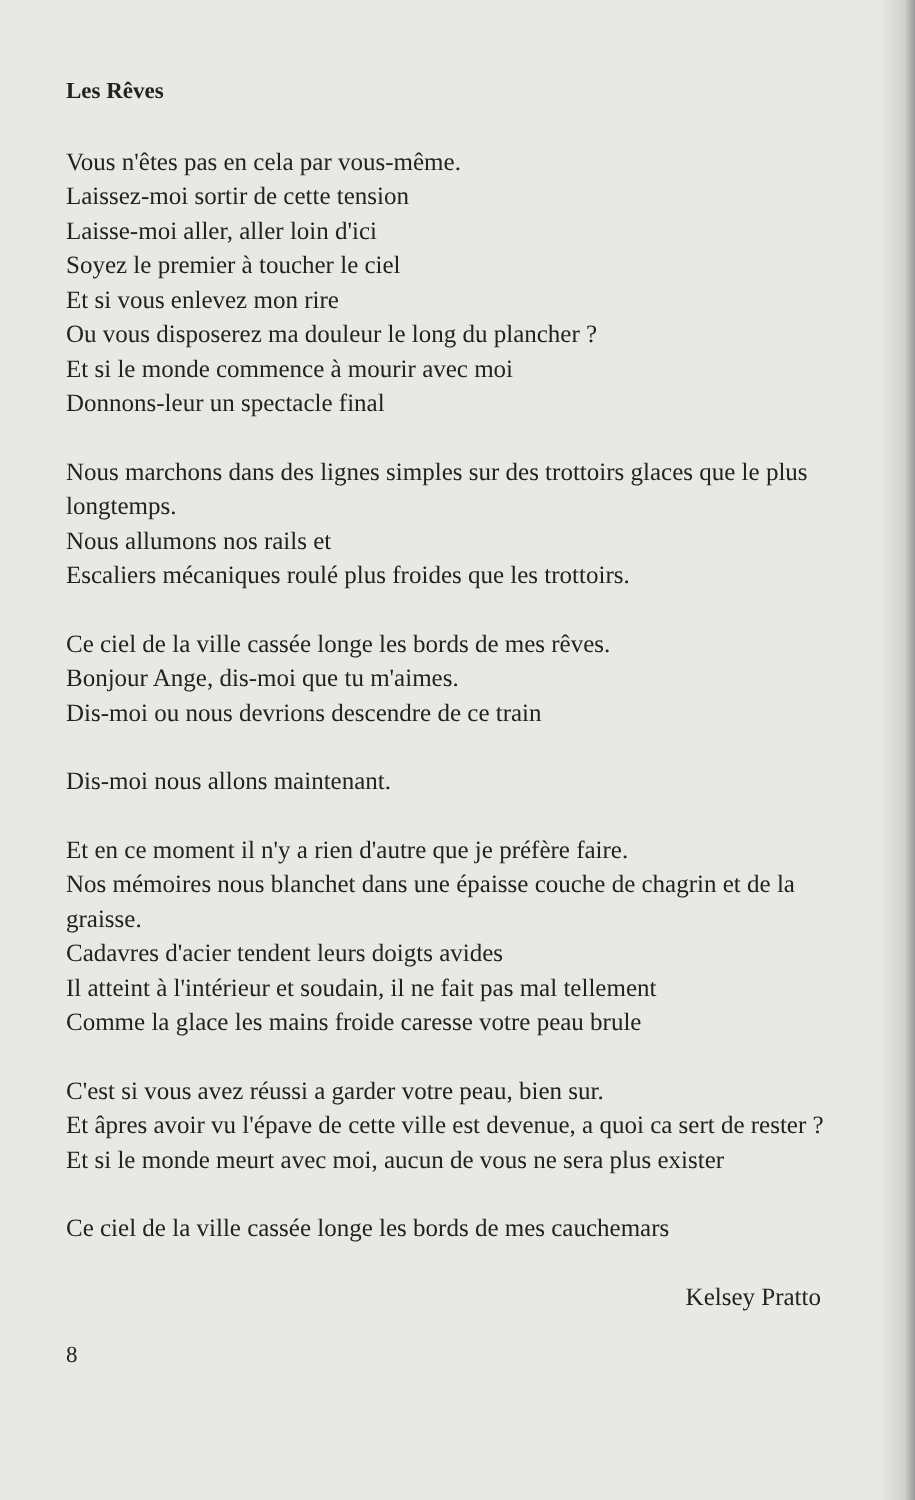Les Rêves
Vous n'êtes pas en cela par vous-même.
Laissez-moi sortir de cette tension
Laisse-moi aller, aller loin d'ici
Soyez le premier à toucher le ciel
Et si vous enlevez mon rire
Ou vous disposerez ma douleur le long du plancher ?
Et si le monde commence à mourir avec moi
Donnons-leur un spectacle final
Nous marchons dans des lignes simples sur des trottoirs glaces que le plus longtemps.
Nous allumons nos rails et
Escaliers mécaniques roulé plus froides que les trottoirs.
Ce ciel de la ville cassée longe les bords de mes rêves.
Bonjour Ange, dis-moi que tu m'aimes.
Dis-moi ou nous devrions descendre de ce train
Dis-moi nous allons maintenant.
Et en ce moment il n'y a rien d'autre que je préfère faire.
Nos mémoires nous blanchet dans une épaisse couche de chagrin et de la graisse.
Cadavres d'acier tendent leurs doigts avides
Il atteint à l'intérieur et soudain, il ne fait pas mal tellement
Comme la glace les mains froide caresse votre peau brule
C'est si vous avez réussi a garder votre peau, bien sur.
Et âpres avoir vu l'épave de cette ville est devenue, a quoi ca sert de rester ?
Et si le monde meurt avec moi, aucun de vous ne sera plus exister
Ce ciel de la ville cassée longe les bords de mes cauchemars
Kelsey Pratto
8